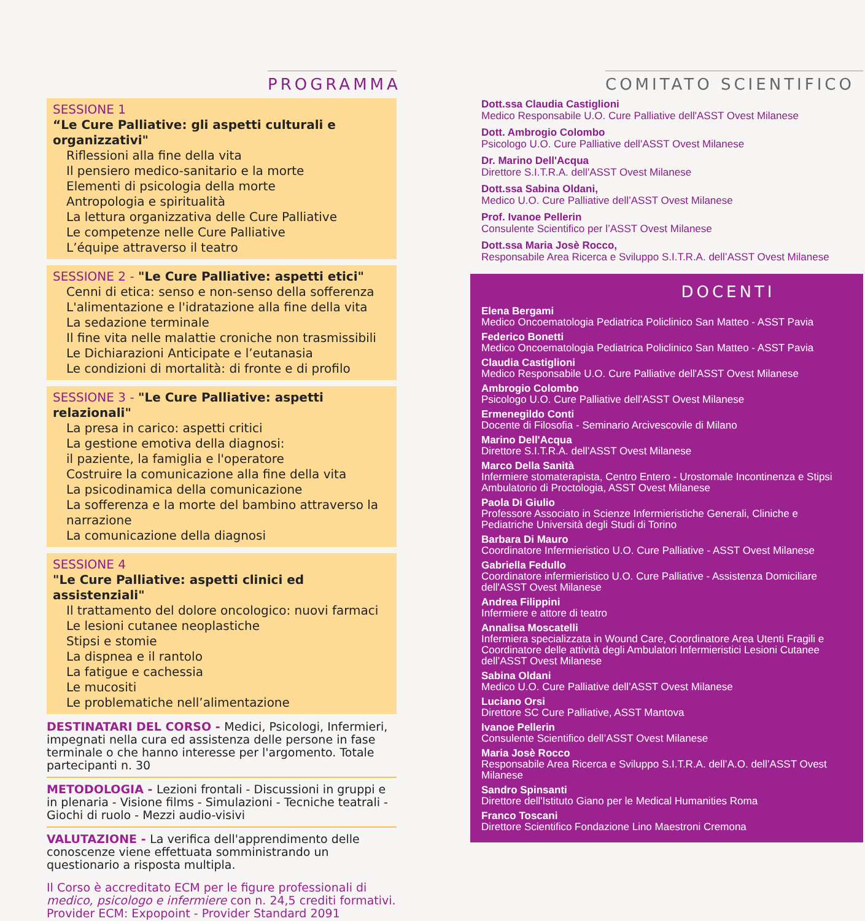PROGRAMMA
SESSIONE 1
“Le Cure Palliative: gli aspetti culturali e organizzativi"
Riflessioni alla fine della vita
Il pensiero medico-sanitario e la morte
Elementi di psicologia della morte
Antropologia e spiritualità
La lettura organizzativa delle Cure Palliative
Le competenze nelle Cure Palliative
L’équipe attraverso il teatro
SESSIONE 2 - "Le Cure Palliative: aspetti etici"
Cenni di etica: senso e non-senso della sofferenza
L'alimentazione e l'idratazione alla fine della vita
La sedazione terminale
Il fine vita nelle malattie croniche non trasmissibili
Le Dichiarazioni Anticipate e l’eutanasia
Le condizioni di mortalità: di fronte e di profilo
SESSIONE 3 - "Le Cure Palliative: aspetti relazionali"
La presa in carico: aspetti critici
La gestione emotiva della diagnosi:
il paziente, la famiglia e l'operatore
Costruire la comunicazione alla fine della vita
La psicodinamica della comunicazione
La sofferenza e la morte del bambino attraverso la narrazione
La comunicazione della diagnosi
SESSIONE 4
"Le Cure Palliative: aspetti clinici ed assistenziali"
Il trattamento del dolore oncologico: nuovi farmaci
Le lesioni cutanee neoplastiche
Stipsi e stomie
La dispnea e il rantolo
La fatigue e cachessia
Le mucositi
Le problematiche nell’alimentazione
DESTINATARI DEL CORSO - Medici, Psicologi, Infermieri, impegnati nella cura ed assistenza delle persone in fase terminale o che hanno interesse per l'argomento. Totale partecipanti n. 30
METODOLOGIA - Lezioni frontali - Discussioni in gruppi e in plenaria - Visione films - Simulazioni - Tecniche teatrali - Giochi di ruolo - Mezzi audio-visivi
VALUTAZIONE - La verifica dell'apprendimento delle conoscenze viene effettuata somministrando un questionario a risposta multipla.
Il Corso è accreditato ECM per le figure professionali di medico, psicologo e infermiere con n. 24,5 crediti formativi.
Provider ECM: Expopoint - Provider Standard 2091
COMITATO SCIENTIFICO
Dott.ssa Claudia Castiglioni
Medico Responsabile U.O. Cure Palliative dell'ASST Ovest Milanese
Dott. Ambrogio Colombo
Psicologo U.O. Cure Palliative dell'ASST Ovest Milanese
Dr. Marino Dell'Acqua
Direttore S.I.T.R.A. dell'ASST Ovest Milanese
Dott.ssa Sabina Oldani,
Medico U.O. Cure Palliative dell’ASST Ovest Milanese
Prof. Ivanoe Pellerin
Consulente Scientifico per l’ASST Ovest Milanese
Dott.ssa Maria Josè Rocco,
Responsabile Area Ricerca e Sviluppo S.I.T.R.A. dell’ASST Ovest Milanese
DOCENTI
Elena Bergami
Medico Oncoematologia Pediatrica Policlinico San Matteo - ASST Pavia
Federico Bonetti
Medico Oncoematologia Pediatrica Policlinico San Matteo - ASST Pavia
Claudia Castiglioni
Medico Responsabile U.O. Cure Palliative dell'ASST Ovest Milanese
Ambrogio Colombo
Psicologo U.O. Cure Palliative dell'ASST Ovest Milanese
Ermenegildo Conti
Docente di Filosofia - Seminario Arcivescovile di Milano
Marino Dell'Acqua
Direttore S.I.T.R.A. dell'ASST Ovest Milanese
Marco Della Sanità
Infermiere stomaterapista, Centro Entero - Urostomale Incontinenza e Stipsi Ambulatorio di Proctologia, ASST Ovest Milanese
Paola Di Giulio
Professore Associato in Scienze Infermieristiche Generali, Cliniche e Pediatriche Università degli Studi di Torino
Barbara Di Mauro
Coordinatore Infermieristico U.O. Cure Palliative - ASST Ovest Milanese
Gabriella Fedullo
Coordinatore infermieristico U.O. Cure Palliative - Assistenza Domiciliare dell'ASST Ovest Milanese
Andrea Filippini
Infermiere e attore di teatro
Annalisa Moscatelli
Infermiera specializzata in Wound Care, Coordinatore Area Utenti Fragili e Coordinatore delle attività degli Ambulatori Infermieristici Lesioni Cutanee dell’ASST Ovest Milanese
Sabina Oldani
Medico U.O. Cure Palliative dell’ASST Ovest Milanese
Luciano Orsi
Direttore SC Cure Palliative, ASST Mantova
Ivanoe Pellerin
Consulente Scientifico dell’ASST Ovest Milanese
Maria Josè Rocco
Responsabile Area Ricerca e Sviluppo S.I.T.R.A. dell’A.O. dell’ASST Ovest Milanese
Sandro Spinsanti
Direttore dell'Istituto Giano per le Medical Humanities Roma
Franco Toscani
Direttore Scientifico Fondazione Lino Maestroni Cremona